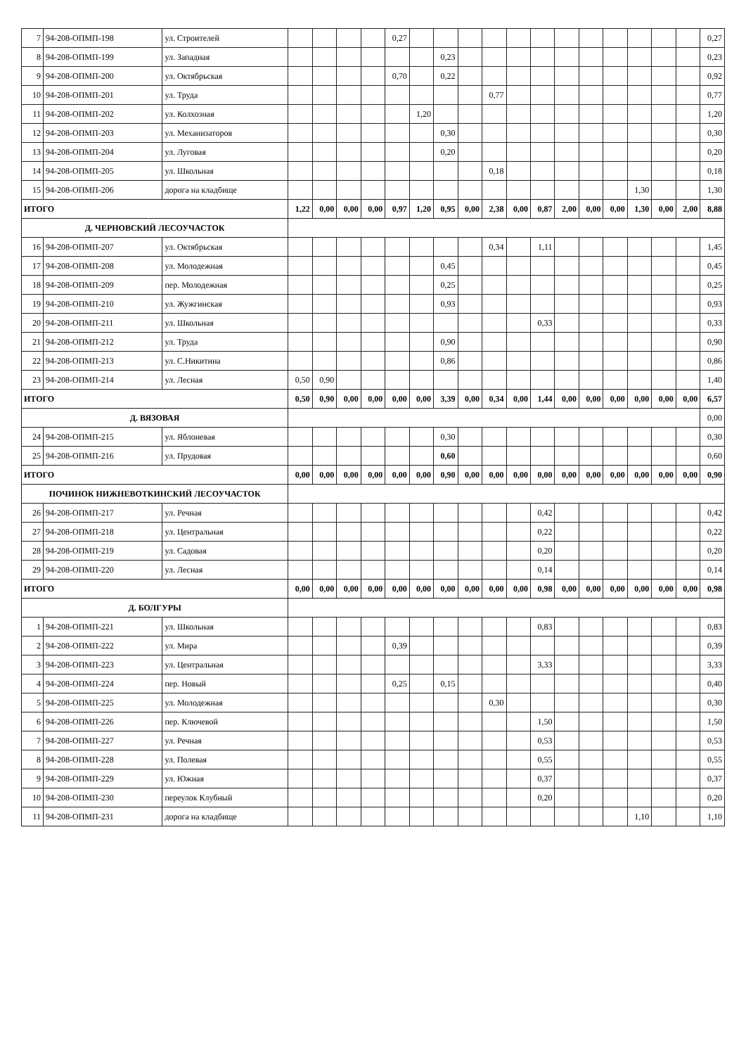| 7 | 94-208-ОПМП-198 | ул. Строителей | | | | | 0,27 | | | | | | | | | | | | | 0,27 |
| 8 | 94-208-ОПМП-199 | ул. Западная | | | | | | | 0,23 | | | | | | | | | | | 0,23 |
| 9 | 94-208-ОПМП-200 | ул. Октябрьская | | | | | 0,70 | | 0,22 | | | | | | | | | | | 0,92 |
| 10 | 94-208-ОПМП-201 | ул. Труда | | | | | | | | | 0,77 | | | | | | | | | 0,77 |
| 11 | 94-208-ОПМП-202 | ул. Колхозная | | | | | | 1,20 | | | | | | | | | | | | 1,20 |
| 12 | 94-208-ОПМП-203 | ул. Механизаторов | | | | | | | 0,30 | | | | | | | | | | | 0,30 |
| 13 | 94-208-ОПМП-204 | ул. Луговая | | | | | | | 0,20 | | | | | | | | | | | 0,20 |
| 14 | 94-208-ОПМП-205 | ул. Школьная | | | | | | | | | 0,18 | | | | | | | | | 0,18 |
| 15 | 94-208-ОПМП-206 | дорога на кладбище | | | | | | | | | | | | | | | 1,30 | | | 1,30 |
| ИТОГО | | | 1,22 | 0,00 | 0,00 | 0,00 | 0,97 | 1,20 | 0,95 | 0,00 | 2,38 | 0,00 | 0,87 | 2,00 | 0,00 | 0,00 | 1,30 | 0,00 | 2,00 | 8,88 |
| Д. ЧЕРНОВСКИЙ ЛЕСОУЧАСТОК | | | | | | | | | | | | | | | | | | | | |
| 16 | 94-208-ОПМП-207 | ул. Октябрьская | | | | | | | | | 0,34 | | 1,11 | | | | | | | 1,45 |
| 17 | 94-208-ОПМП-208 | ул. Молодежная | | | | | | | 0,45 | | | | | | | | | | | 0,45 |
| 18 | 94-208-ОПМП-209 | пер. Молодежная | | | | | | | 0,25 | | | | | | | | | | | 0,25 |
| 19 | 94-208-ОПМП-210 | ул. Жужгинская | | | | | | | 0,93 | | | | | | | | | | | 0,93 |
| 20 | 94-208-ОПМП-211 | ул. Школьная | | | | | | | | | | | 0,33 | | | | | | | 0,33 |
| 21 | 94-208-ОПМП-212 | ул. Труда | | | | | | | 0,90 | | | | | | | | | | | 0,90 |
| 22 | 94-208-ОПМП-213 | ул. С.Никитина | | | | | | | 0,86 | | | | | | | | | | | 0,86 |
| 23 | 94-208-ОПМП-214 | ул. Лесная | 0,50 | 0,90 | | | | | | | | | | | | | | | | 1,40 |
| ИТОГО | | | 0,50 | 0,90 | 0,00 | 0,00 | 0,00 | 0,00 | 3,39 | 0,00 | 0,34 | 0,00 | 1,44 | 0,00 | 0,00 | 0,00 | 0,00 | 0,00 | 0,00 | 6,57 |
| Д. ВЯЗОВАЯ | | | | | | | | | | | | | | | | | | | | 0,00 |
| 24 | 94-208-ОПМП-215 | ул. Яблоневая | | | | | | | 0,30 | | | | | | | | | | | 0,30 |
| 25 | 94-208-ОПМП-216 | ул. Прудовая | | | | | | | 0,60 | | | | | | | | | | | 0,60 |
| ИТОГО | | | 0,00 | 0,00 | 0,00 | 0,00 | 0,00 | 0,00 | 0,90 | 0,00 | 0,00 | 0,00 | 0,00 | 0,00 | 0,00 | 0,00 | 0,00 | 0,00 | 0,00 | 0,90 |
| ПОЧИНОК НИЖНЕВОТКИНСКИЙ ЛЕСОУЧАСТОК | | | | | | | | | | | | | | | | | | | | |
| 26 | 94-208-ОПМП-217 | ул. Речная | | | | | | | | | | | 0,42 | | | | | | | 0,42 |
| 27 | 94-208-ОПМП-218 | ул. Центральная | | | | | | | | | | | 0,22 | | | | | | | 0,22 |
| 28 | 94-208-ОПМП-219 | ул. Садовая | | | | | | | | | | | 0,20 | | | | | | | 0,20 |
| 29 | 94-208-ОПМП-220 | ул. Лесная | | | | | | | | | | | 0,14 | | | | | | | 0,14 |
| ИТОГО | | | 0,00 | 0,00 | 0,00 | 0,00 | 0,00 | 0,00 | 0,00 | 0,00 | 0,00 | 0,00 | 0,98 | 0,00 | 0,00 | 0,00 | 0,00 | 0,00 | 0,00 | 0,98 |
| Д. БОЛГУРЫ | | | | | | | | | | | | | | | | | | | | |
| 1 | 94-208-ОПМП-221 | ул. Школьная | | | | | | | | | | | 0,83 | | | | | | | 0,83 |
| 2 | 94-208-ОПМП-222 | ул. Мира | | | | | 0,39 | | | | | | | | | | | | | 0,39 |
| 3 | 94-208-ОПМП-223 | ул. Центральная | | | | | | | | | | | 3,33 | | | | | | | 3,33 |
| 4 | 94-208-ОПМП-224 | пер. Новый | | | | | 0,25 | | 0,15 | | | | | | | | | | | 0,40 |
| 5 | 94-208-ОПМП-225 | ул. Молодежная | | | | | | | | | 0,30 | | | | | | | | | 0,30 |
| 6 | 94-208-ОПМП-226 | пер. Ключевой | | | | | | | | | | | 1,50 | | | | | | | 1,50 |
| 7 | 94-208-ОПМП-227 | ул. Речная | | | | | | | | | | | 0,53 | | | | | | | 0,53 |
| 8 | 94-208-ОПМП-228 | ул. Полевая | | | | | | | | | | | 0,55 | | | | | | | 0,55 |
| 9 | 94-208-ОПМП-229 | ул. Южная | | | | | | | | | | | 0,37 | | | | | | | 0,37 |
| 10 | 94-208-ОПМП-230 | переулок Клубный | | | | | | | | | | | 0,20 | | | | | | | 0,20 |
| 11 | 94-208-ОПМП-231 | дорога на кладбище | | | | | | | | | | | | | | | 1,10 | | | 1,10 |